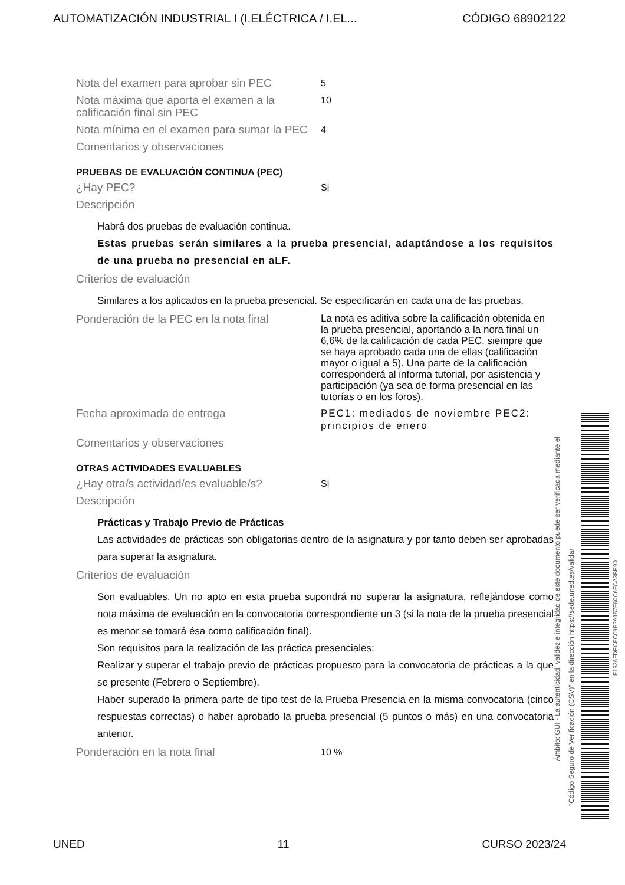AUTOMATIZACIÓN INDUSTRIAL I (I.ELÉCTRICA / I.EL... CÓDIGO 68902122
Nota del examen para aprobar sin PEC
5
Nota máxima que aporta el examen a la calificación final sin PEC
10
Nota mínima en el examen para sumar la PEC
4
Comentarios y observaciones
PRUEBAS DE EVALUACIÓN CONTINUA (PEC)
¿Hay PEC?
Si
Descripción
Habrá dos pruebas de evaluación continua.
Estas pruebas serán similares a la prueba presencial, adaptándose a los requisitos de una prueba no presencial en aLF.
Criterios de evaluación
Similares a los aplicados en la prueba presencial. Se especificarán en cada una de las pruebas.
Ponderación de la PEC en la nota final
La nota es aditiva sobre la calificación obtenida en la prueba presencial, aportando a la nora final un 6,6% de la calificación de cada PEC, siempre que se haya aprobado cada una de ellas (calificación mayor o igual a 5). Una parte de la calificación corresponderá al informa tutorial, por asistencia y participación (ya sea de forma presencial en las tutorías o en los foros).
Fecha aproximada de entrega PEC1: mediados de noviembre PEC2: principios de enero
Comentarios y observaciones
OTRAS ACTIVIDADES EVALUABLES
¿Hay otra/s actividad/es evaluable/s?
Si
Descripción
Prácticas y Trabajo Previo de Prácticas
Las actividades de prácticas son obligatorias dentro de la asignatura y por tanto deben ser aprobadas para superar la asignatura.
Criterios de evaluación
Son evaluables. Un no apto en esta prueba supondrá no superar la asignatura, reflejándose como nota máxima de evaluación en la convocatoria correspondiente un 3 (si la nota de la prueba presencial es menor se tomará ésa como calificación final).
Son requisitos para la realización de las práctica presenciales:
Realizar y superar el trabajo previo de prácticas propuesto para la convocatoria de prácticas a la que se presente (Febrero o Septiembre).
Haber superado la primera parte de tipo test de la Prueba Presencia en la misma convocatoria (cinco respuestas correctas) o haber aprobado la prueba presencial (5 puntos o más) en una convocatoria anterior.
Ponderación en la nota final
10 %
Ámbito: GUI - La autenticidad, validez e integridad de este documento puede ser verificada mediante el
"Código Seguro de Verificación (CSV)" en la dirección https://sede.uned.es/valida/
F1536FDECFC09F2A157F60C6FCA3BE90
UNED 11 CURSO 2023/24